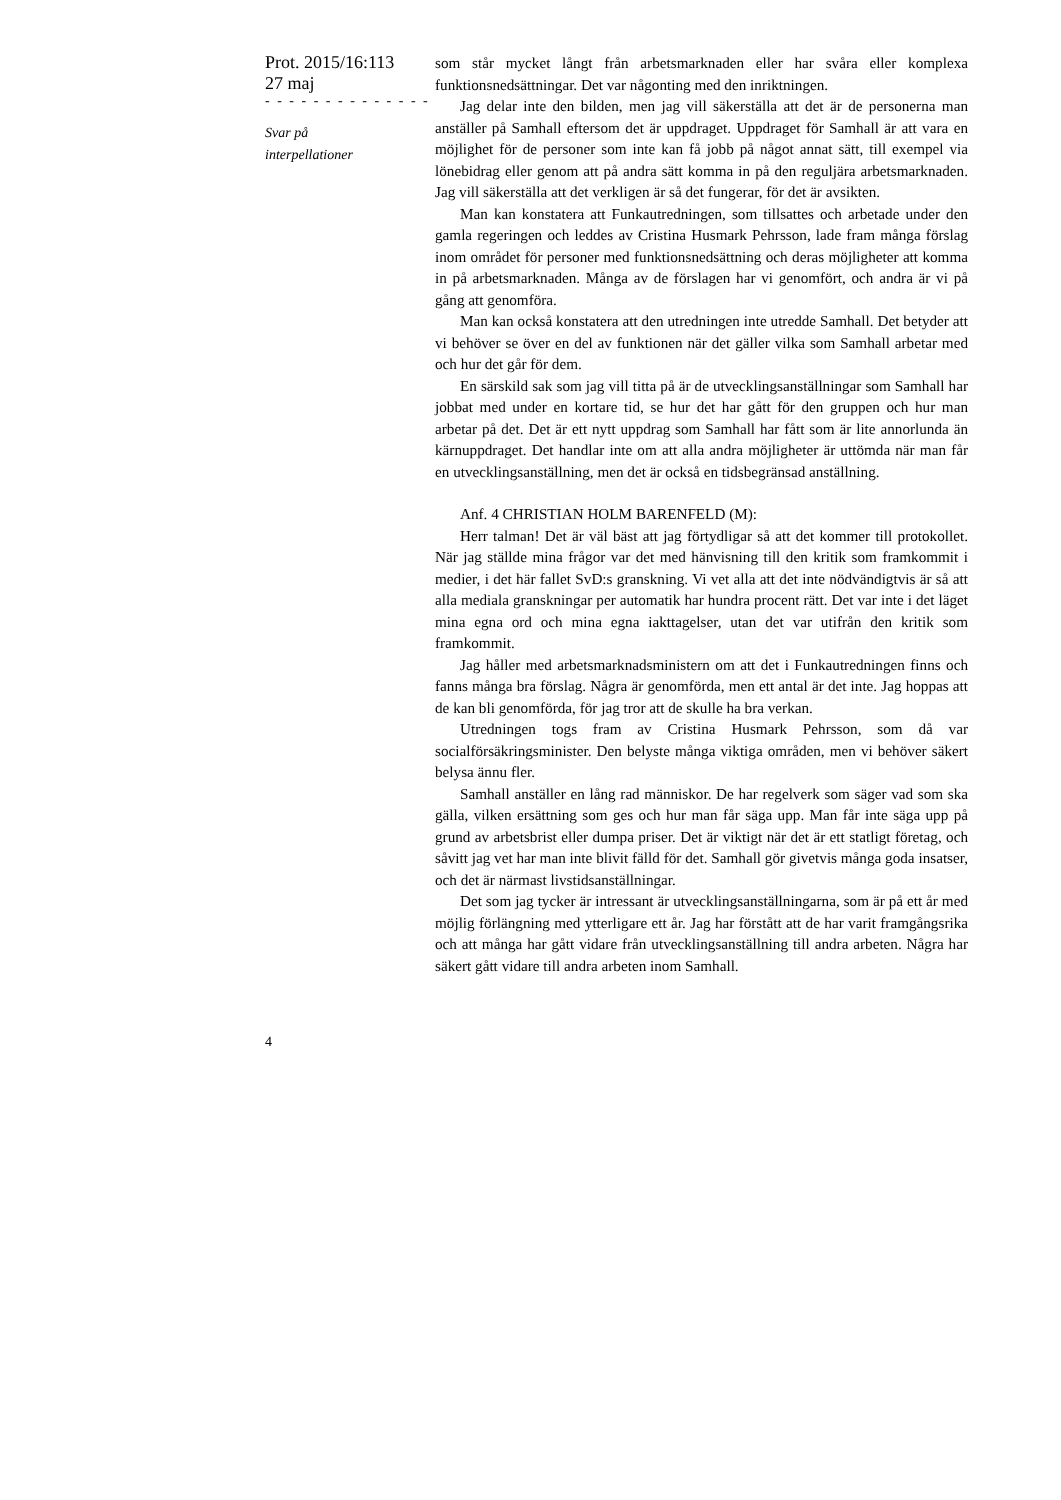Prot. 2015/16:113
27 maj
- - - - - - - - - - - - - -
Svar på
interpellationer
som står mycket långt från arbetsmarknaden eller har svåra eller komplexa funktionsnedsättningar. Det var någonting med den inriktningen.
Jag delar inte den bilden, men jag vill säkerställa att det är de personerna man anställer på Samhall eftersom det är uppdraget. Uppdraget för Samhall är att vara en möjlighet för de personer som inte kan få jobb på något annat sätt, till exempel via lönebidrag eller genom att på andra sätt komma in på den reguljära arbetsmarknaden. Jag vill säkerställa att det verkligen är så det fungerar, för det är avsikten.
Man kan konstatera att Funkautredningen, som tillsattes och arbetade under den gamla regeringen och leddes av Cristina Husmark Pehrsson, lade fram många förslag inom området för personer med funktionsnedsättning och deras möjligheter att komma in på arbetsmarknaden. Många av de förslagen har vi genomfört, och andra är vi på gång att genomföra.
Man kan också konstatera att den utredningen inte utredde Samhall. Det betyder att vi behöver se över en del av funktionen när det gäller vilka som Samhall arbetar med och hur det går för dem.
En särskild sak som jag vill titta på är de utvecklingsanställningar som Samhall har jobbat med under en kortare tid, se hur det har gått för den gruppen och hur man arbetar på det. Det är ett nytt uppdrag som Samhall har fått som är lite annorlunda än kärnuppdraget. Det handlar inte om att alla andra möjligheter är uttömda när man får en utvecklingsanställning, men det är också en tidsbegränsad anställning.
Anf. 4 CHRISTIAN HOLM BARENFELD (M):
Herr talman! Det är väl bäst att jag förtydligar så att det kommer till protokollet. När jag ställde mina frågor var det med hänvisning till den kritik som framkommit i medier, i det här fallet SvD:s granskning. Vi vet alla att det inte nödvändigtvis är så att alla mediala granskningar per automatik har hundra procent rätt. Det var inte i det läget mina egna ord och mina egna iakttagelser, utan det var utifrån den kritik som framkommit.
Jag håller med arbetsmarknadsministern om att det i Funkautredningen finns och fanns många bra förslag. Några är genomförda, men ett antal är det inte. Jag hoppas att de kan bli genomförda, för jag tror att de skulle ha bra verkan.
Utredningen togs fram av Cristina Husmark Pehrsson, som då var socialförsäkringsminister. Den belyste många viktiga områden, men vi behöver säkert belysa ännu fler.
Samhall anställer en lång rad människor. De har regelverk som säger vad som ska gälla, vilken ersättning som ges och hur man får säga upp. Man får inte säga upp på grund av arbetsbrist eller dumpa priser. Det är viktigt när det är ett statligt företag, och såvitt jag vet har man inte blivit fälld för det. Samhall gör givetvis många goda insatser, och det är närmast livstidsanställningar.
Det som jag tycker är intressant är utvecklingsanställningarna, som är på ett år med möjlig förlängning med ytterligare ett år. Jag har förstått att de har varit framgångsrika och att många har gått vidare från utvecklingsanställning till andra arbeten. Några har säkert gått vidare till andra arbeten inom Samhall.
4